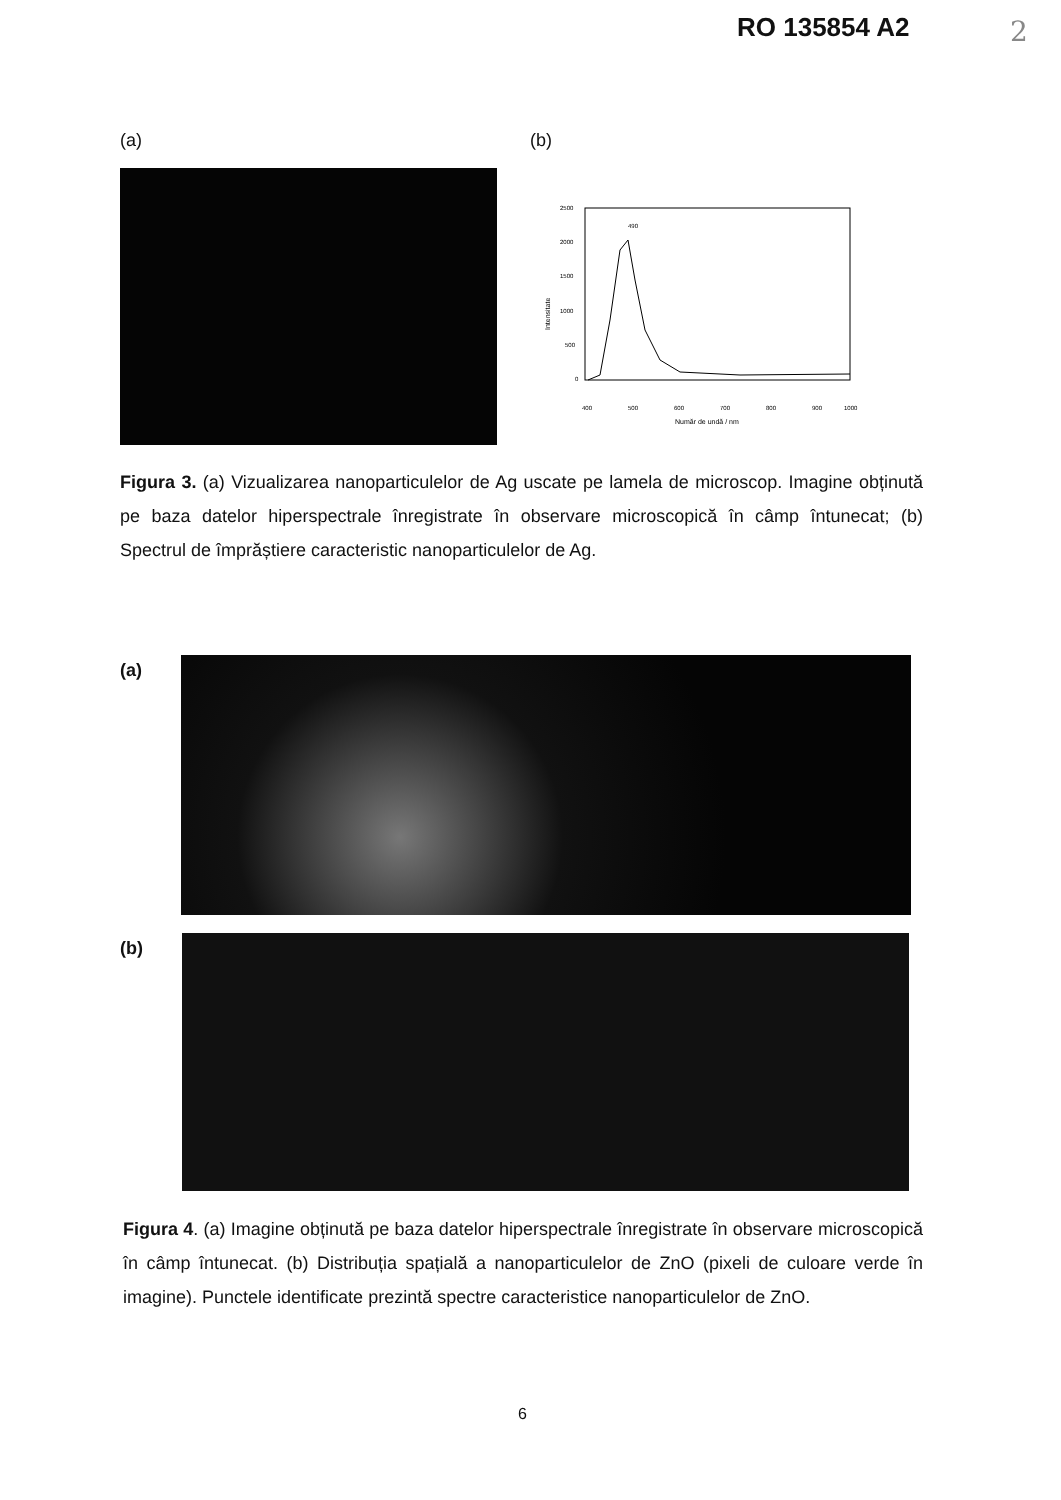RO 135854 A2 2
(a) (b)
2500
2000
1500
1000
500
0
400
500
600
700
800
900
1000
Număr de undă / nm
Intensitate
490
Figura 3. (a) Vizualizarea nanoparticulelor de Ag uscate pe lamela de microscop. Imagine obținută pe baza datelor hiperspectrale înregistrate în observare microscopică în câmp întunecat; (b) Spectrul de împrăștiere caracteristic nanoparticulelor de Ag.
(a)
(b)
Figura 4. (a) Imagine obținută pe baza datelor hiperspectrale înregistrate în observare microscopică în câmp întunecat. (b) Distribuția spațială a nanoparticulelor de ZnO (pixeli de culoare verde în imagine). Punctele identificate prezintă spectre caracteristice nanoparticulelor de ZnO.
6